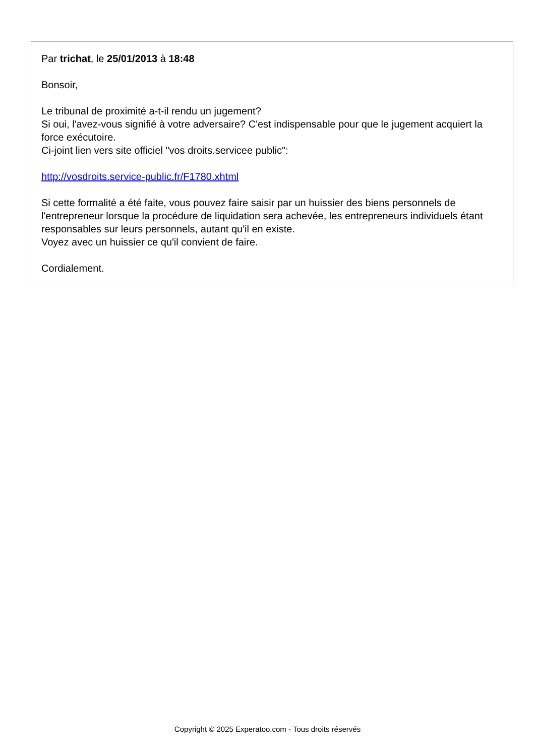Par trichat, le 25/01/2013 à 18:48
Bonsoir,
Le tribunal de proximité a-t-il rendu un jugement?
Si oui, l'avez-vous signifié à votre adversaire? C'est indispensable pour que le jugement acquiert la force exécutoire.
Ci-joint lien vers site officiel "vos droits.servicee public":
http://vosdroits.service-public.fr/F1780.xhtml
Si cette formalité a été faite, vous pouvez faire saisir par un huissier des biens personnels de l'entrepreneur lorsque la procédure de liquidation sera achevée, les entrepreneurs individuels étant responsables sur leurs personnels, autant qu'il en existe.
Voyez avec un huissier ce qu'il convient de faire.
Cordialement.
Copyright © 2025 Experatoo.com - Tous droits réservés